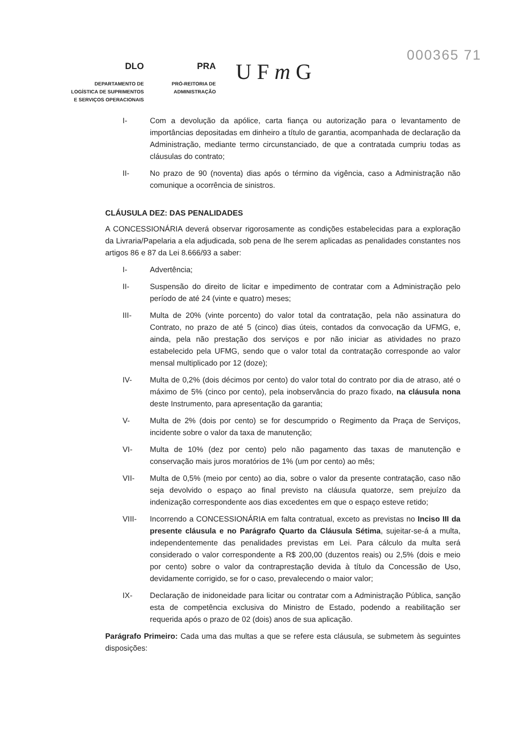000365 71
DLO
DEPARTAMENTO DE
LOGÍSTICA DE SUPRIMENTOS
E SERVIÇOS OPERACIONAIS
PRA
PRÓ-REITORIA DE
ADMINISTRAÇÃO
U F m G
I- Com a devolução da apólice, carta fiança ou autorização para o levantamento de importâncias depositadas em dinheiro a título de garantia, acompanhada de declaração da Administração, mediante termo circunstanciado, de que a contratada cumpriu todas as cláusulas do contrato;
II- No prazo de 90 (noventa) dias após o término da vigência, caso a Administração não comunique a ocorrência de sinistros.
CLÁUSULA DEZ: DAS PENALIDADES
A CONCESSIONÁRIA deverá observar rigorosamente as condições estabelecidas para a exploração da Livraria/Papelaria a ela adjudicada, sob pena de lhe serem aplicadas as penalidades constantes nos artigos 86 e 87 da Lei 8.666/93 a saber:
I- Advertência;
II- Suspensão do direito de licitar e impedimento de contratar com a Administração pelo período de até 24 (vinte e quatro) meses;
III- Multa de 20% (vinte porcento) do valor total da contratação, pela não assinatura do Contrato, no prazo de até 5 (cinco) dias úteis, contados da convocação da UFMG, e, ainda, pela não prestação dos serviços e por não iniciar as atividades no prazo estabelecido pela UFMG, sendo que o valor total da contratação corresponde ao valor mensal multiplicado por 12 (doze);
IV- Multa de 0,2% (dois décimos por cento) do valor total do contrato por dia de atraso, até o máximo de 5% (cinco por cento), pela inobservância do prazo fixado, na cláusula nona deste Instrumento, para apresentação da garantia;
V- Multa de 2% (dois por cento) se for descumprido o Regimento da Praça de Serviços, incidente sobre o valor da taxa de manutenção;
VI- Multa de 10% (dez por cento) pelo não pagamento das taxas de manutenção e conservação mais juros moratórios de 1% (um por cento) ao mês;
VII- Multa de 0,5% (meio por cento) ao dia, sobre o valor da presente contratação, caso não seja devolvido o espaço ao final previsto na cláusula quatorze, sem prejuízo da indenização correspondente aos dias excedentes em que o espaço esteve retido;
VIII- Incorrendo a CONCESSIONÁRIA em falta contratual, exceto as previstas no Inciso III da presente cláusula e no Parágrafo Quarto da Cláusula Sétima, sujeitar-se-á a multa, independentemente das penalidades previstas em Lei. Para cálculo da multa será considerado o valor correspondente a R$ 200,00 (duzentos reais) ou 2,5% (dois e meio por cento) sobre o valor da contraprestação devida à título da Concessão de Uso, devidamente corrigido, se for o caso, prevalecendo o maior valor;
IX- Declaração de inidoneidade para licitar ou contratar com a Administração Pública, sanção esta de competência exclusiva do Ministro de Estado, podendo a reabilitação ser requerida após o prazo de 02 (dois) anos de sua aplicação.
Parágrafo Primeiro: Cada uma das multas a que se refere esta cláusula, se submetem às seguintes disposições: